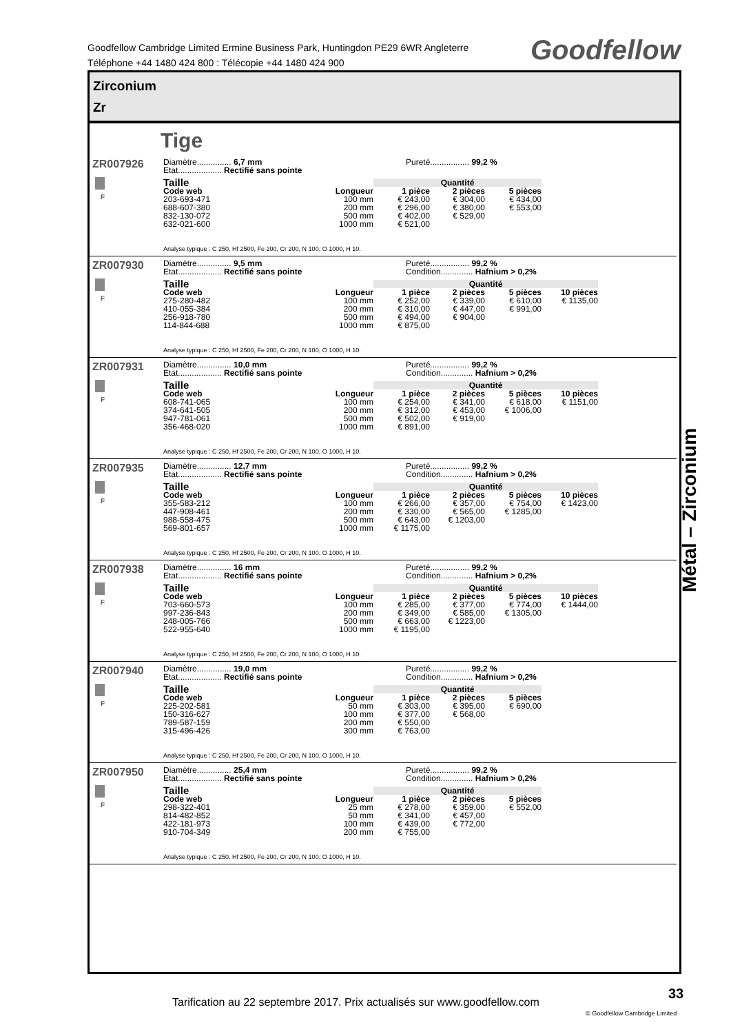Goodfellow Cambridge Limited Ermine Business Park, Huntingdon PE29 6WR Angleterre
Téléphone +44 1480 424 800 : Télécopie +44 1480 424 900
Goodfellow
Zirconium
Zr
Tige
ZR007926 F
Diamètre............... 6,7 mm Pureté................. 99,2 %
Etat................... Rectifié sans pointe
| Taille | | Quantité | | |
| --- | --- | --- | --- | --- |
| Code web | Longueur | 1 pièce | 2 pièces | 5 pièces |
| 203-693-471 | 100 mm | € 243,00 | € 304,00 | € 434,00 |
| 688-607-380 | 200 mm | € 296,00 | € 380,00 | € 553,00 |
| 832-130-072 | 500 mm | € 402,00 | € 529,00 | |
| 632-021-600 | 1000 mm | € 521,00 | | |
Analyse typique : C 250, Hf 2500, Fe 200, Cr 200, N 100, O 1000, H 10.
ZR007930 F
Diamètre............... 9,5 mm Pureté................. 99,2 %
Etat................... Rectifié sans pointe Condition.............. Hafnium > 0,2%
| Taille | | Quantité | | | |
| --- | --- | --- | --- | --- | --- |
| Code web | Longueur | 1 pièce | 2 pièces | 5 pièces | 10 pièces |
| 275-280-482 | 100 mm | € 252,00 | € 339,00 | € 610,00 | € 1135,00 |
| 410-055-384 | 200 mm | € 310,00 | € 447,00 | € 991,00 | |
| 256-918-780 | 500 mm | € 494,00 | € 904,00 | | |
| 114-844-688 | 1000 mm | € 875,00 | | | |
Analyse typique : C 250, Hf 2500, Fe 200, Cr 200, N 100, O 1000, H 10.
ZR007931 F
Diamètre............... 10,0 mm Pureté................. 99,2 %
Etat................... Rectifié sans pointe Condition.............. Hafnium > 0,2%
| Taille | | Quantité | | | |
| --- | --- | --- | --- | --- | --- |
| Code web | Longueur | 1 pièce | 2 pièces | 5 pièces | 10 pièces |
| 608-741-065 | 100 mm | € 254,00 | € 341,00 | € 618,00 | € 1151,00 |
| 374-641-505 | 200 mm | € 312,00 | € 453,00 | € 1006,00 | |
| 947-781-061 | 500 mm | € 502,00 | € 919,00 | | |
| 356-468-020 | 1000 mm | € 891,00 | | | |
Analyse typique : C 250, Hf 2500, Fe 200, Cr 200, N 100, O 1000, H 10.
ZR007935 F
Diamètre............... 12,7 mm Pureté................. 99,2 %
Etat................... Rectifié sans pointe Condition.............. Hafnium > 0,2%
| Taille | | Quantité | | | |
| --- | --- | --- | --- | --- | --- |
| Code web | Longueur | 1 pièce | 2 pièces | 5 pièces | 10 pièces |
| 355-583-212 | 100 mm | € 266,00 | € 357,00 | € 754,00 | € 1423,00 |
| 447-908-461 | 200 mm | € 330,00 | € 565,00 | € 1285,00 | |
| 988-558-475 | 500 mm | € 643,00 | € 1203,00 | | |
| 569-801-657 | 1000 mm | € 1175,00 | | | |
Analyse typique : C 250, Hf 2500, Fe 200, Cr 200, N 100, O 1000, H 10.
ZR007938 F
Diamètre............... 16 mm Pureté................. 99,2 %
Etat................... Rectifié sans pointe Condition.............. Hafnium > 0,2%
| Taille | | Quantité | | | |
| --- | --- | --- | --- | --- | --- |
| Code web | Longueur | 1 pièce | 2 pièces | 5 pièces | 10 pièces |
| 703-660-573 | 100 mm | € 285,00 | € 377,00 | € 774,00 | € 1444,00 |
| 997-236-843 | 200 mm | € 349,00 | € 585,00 | € 1305,00 | |
| 248-005-766 | 500 mm | € 663,00 | € 1223,00 | | |
| 522-955-640 | 1000 mm | € 1195,00 | | | |
Analyse typique : C 250, Hf 2500, Fe 200, Cr 200, N 100, O 1000, H 10.
ZR007940 F
Diamètre............... 19,0 mm Pureté................. 99,2 %
Etat................... Rectifié sans pointe Condition.............. Hafnium > 0,2%
| Taille | | Quantité | | |
| --- | --- | --- | --- | --- |
| Code web | Longueur | 1 pièce | 2 pièces | 5 pièces |
| 225-202-581 | 50 mm | € 303,00 | € 395,00 | € 690,00 |
| 150-316-627 | 100 mm | € 377,00 | € 568,00 | |
| 789-587-159 | 200 mm | € 550,00 | | |
| 315-496-426 | 300 mm | € 763,00 | | |
Analyse typique : C 250, Hf 2500, Fe 200, Cr 200, N 100, O 1000, H 10.
ZR007950 F
Diamètre............... 25,4 mm Pureté................. 99,2 %
Etat................... Rectifié sans pointe Condition.............. Hafnium > 0,2%
| Taille | | Quantité | | |
| --- | --- | --- | --- | --- |
| Code web | Longueur | 1 pièce | 2 pièces | 5 pièces |
| 298-322-401 | 25 mm | € 278,00 | € 359,00 | € 552,00 |
| 814-482-852 | 50 mm | € 341,00 | € 457,00 | |
| 422-181-973 | 100 mm | € 439,00 | € 772,00 | |
| 910-704-349 | 200 mm | € 755,00 | | |
Analyse typique : C 250, Hf 2500, Fe 200, Cr 200, N 100, O 1000, H 10.
Métal – Zirconium
Tarification au 22 septembre 2017. Prix actualisés sur www.goodfellow.com
33
© Goodfellow Cambridge Limited